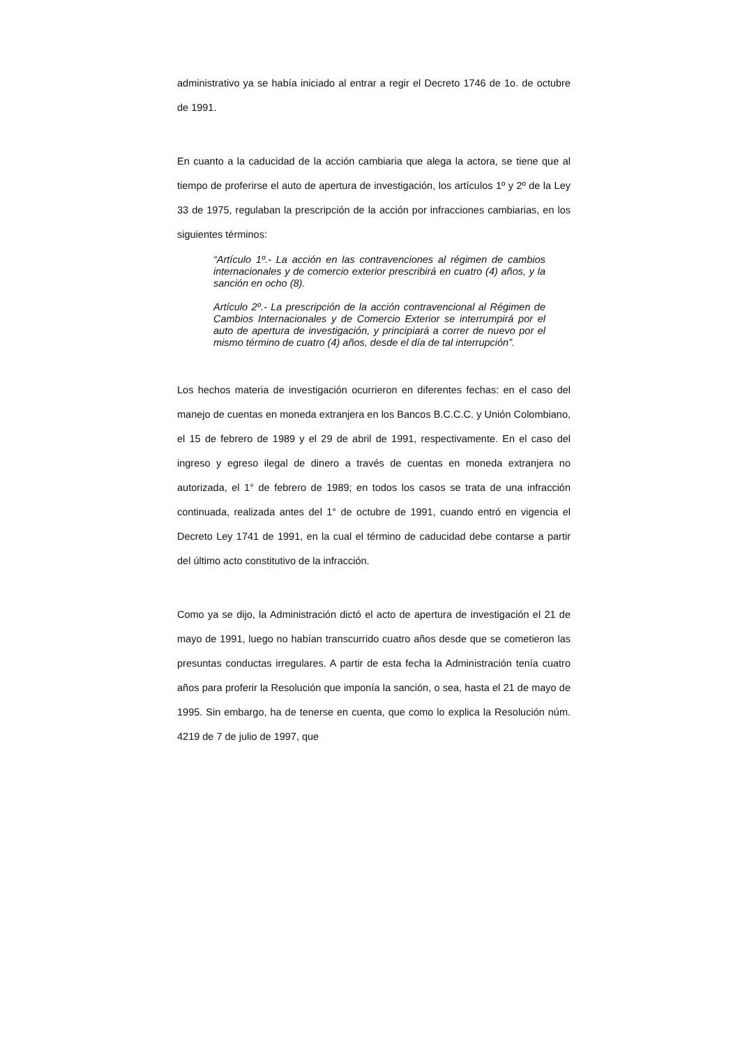administrativo ya se había iniciado al entrar a regir el Decreto 1746 de 1o. de octubre de 1991.
En cuanto a la caducidad de la acción cambiaria que alega la actora, se tiene que al tiempo de proferirse el auto de apertura de investigación, los artículos 1º y 2º de la Ley 33 de 1975, regulaban la prescripción de la acción por infracciones cambiarias, en los siguientes términos:
“Artículo 1º.- La acción en las contravenciones al régimen de cambios internacionales y de comercio exterior prescribirá en cuatro (4) años, y la sanción en ocho (8).
Artículo 2º.- La prescripción de la acción contravencional al Régimen de Cambios Internacionales y de Comercio Exterior se interrumpirá por el auto de apertura de investigación, y principiará a correr de nuevo por el mismo término de cuatro (4) años, desde el día de tal interrupción”.
Los hechos materia de investigación ocurrieron en diferentes fechas: en el caso del manejo de cuentas en moneda extranjera en los Bancos B.C.C.C. y Unión Colombiano, el 15 de febrero de 1989 y el 29 de abril de 1991, respectivamente. En el caso del ingreso y egreso ilegal de dinero a través de cuentas en moneda extranjera no autorizada, el 1° de febrero de 1989; en todos los casos se trata de una infracción continuada, realizada antes del 1° de octubre de 1991, cuando entró en vigencia el Decreto Ley 1741 de 1991, en la cual el término de caducidad debe contarse a partir del último acto constitutivo de la infracción.
Como ya se dijo, la Administración dictó el acto de apertura de investigación el 21 de mayo de 1991, luego no habían transcurrido cuatro años desde que se cometieron las presuntas conductas irregulares. A partir de esta fecha la Administración tenía cuatro años para proferir la Resolución que imponía la sanción, o sea, hasta el 21 de mayo de 1995. Sin embargo, ha de tenerse en cuenta, que como lo explica la Resolución núm. 4219 de 7 de julio de 1997, que